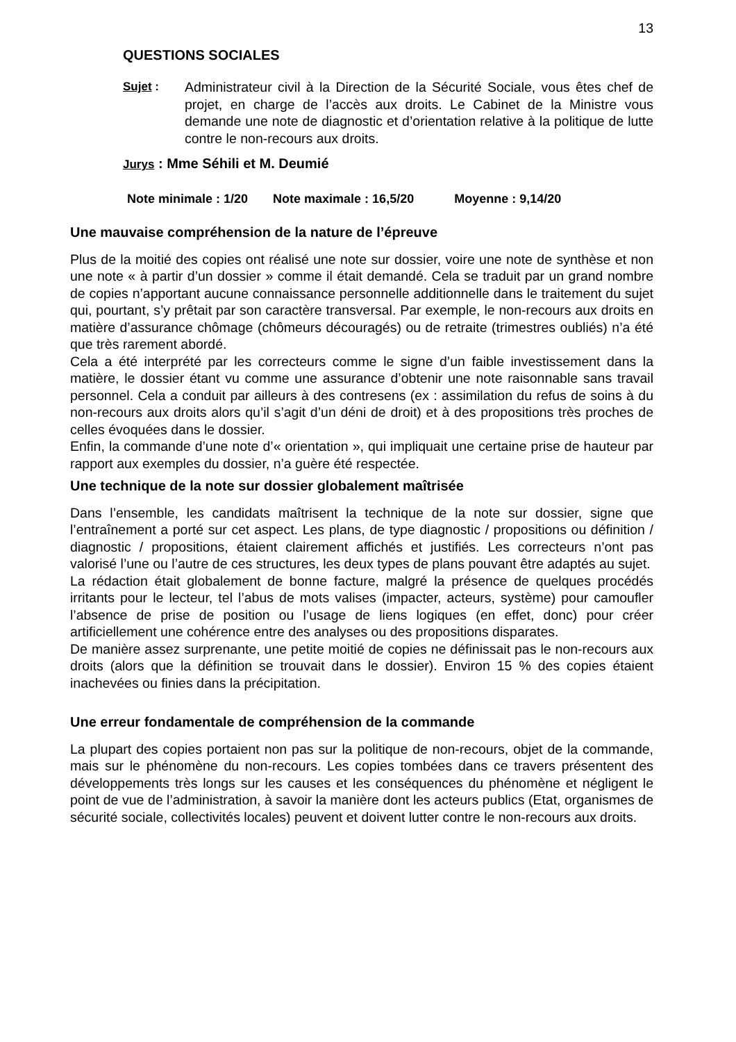13
QUESTIONS SOCIALES
Sujet : Administrateur civil à la Direction de la Sécurité Sociale, vous êtes chef de projet, en charge de l’accès aux droits. Le Cabinet de la Ministre vous demande une note de diagnostic et d’orientation relative à la politique de lutte contre le non-recours aux droits.
Jurys : Mme Séhili et M. Deumié
Note minimale : 1/20 Note maximale : 16,5/20 Moyenne : 9,14/20
Une mauvaise compréhension de la nature de l’épreuve
Plus de la moitié des copies ont réalisé une note sur dossier, voire une note de synthèse et non une note « à partir d’un dossier » comme il était demandé. Cela se traduit par un grand nombre de copies n’apportant aucune connaissance personnelle additionnelle dans le traitement du sujet qui, pourtant, s’y prêtait par son caractère transversal. Par exemple, le non-recours aux droits en matière d’assurance chômage (chômeurs découragés) ou de retraite (trimestres oubliés) n’a été que très rarement abordé.
Cela a été interprété par les correcteurs comme le signe d’un faible investissement dans la matière, le dossier étant vu comme une assurance d’obtenir une note raisonnable sans travail personnel. Cela a conduit par ailleurs à des contresens (ex : assimilation du refus de soins à du non-recours aux droits alors qu’il s’agit d’un déni de droit) et à des propositions très proches de celles évoquées dans le dossier.
Enfin, la commande d’une note d’« orientation », qui impliquait une certaine prise de hauteur par rapport aux exemples du dossier, n’a guère été respectée.
Une technique de la note sur dossier globalement maîtrisée
Dans l’ensemble, les candidats maîtrisent la technique de la note sur dossier, signe que l’entraînement a porté sur cet aspect. Les plans, de type diagnostic / propositions ou définition / diagnostic / propositions, étaient clairement affichés et justifiés. Les correcteurs n’ont pas valorisé l’une ou l’autre de ces structures, les deux types de plans pouvant être adaptés au sujet.
La rédaction était globalement de bonne facture, malgré la présence de quelques procédés irritants pour le lecteur, tel l’abus de mots valises (impacter, acteurs, système) pour camoufler l’absence de prise de position ou l’usage de liens logiques (en effet, donc) pour créer artificiellement une cohérence entre des analyses ou des propositions disparates.
De manière assez surprenante, une petite moitié de copies ne définissait pas le non-recours aux droits (alors que la définition se trouvait dans le dossier). Environ 15 % des copies étaient inachevées ou finies dans la précipitation.
Une erreur fondamentale de compréhension de la commande
La plupart des copies portaient non pas sur la politique de non-recours, objet de la commande, mais sur le phénomène du non-recours. Les copies tombées dans ce travers présentent des développements très longs sur les causes et les conséquences du phénomène et négligent le point de vue de l’administration, à savoir la manière dont les acteurs publics (Etat, organismes de sécurité sociale, collectivités locales) peuvent et doivent lutter contre le non-recours aux droits.